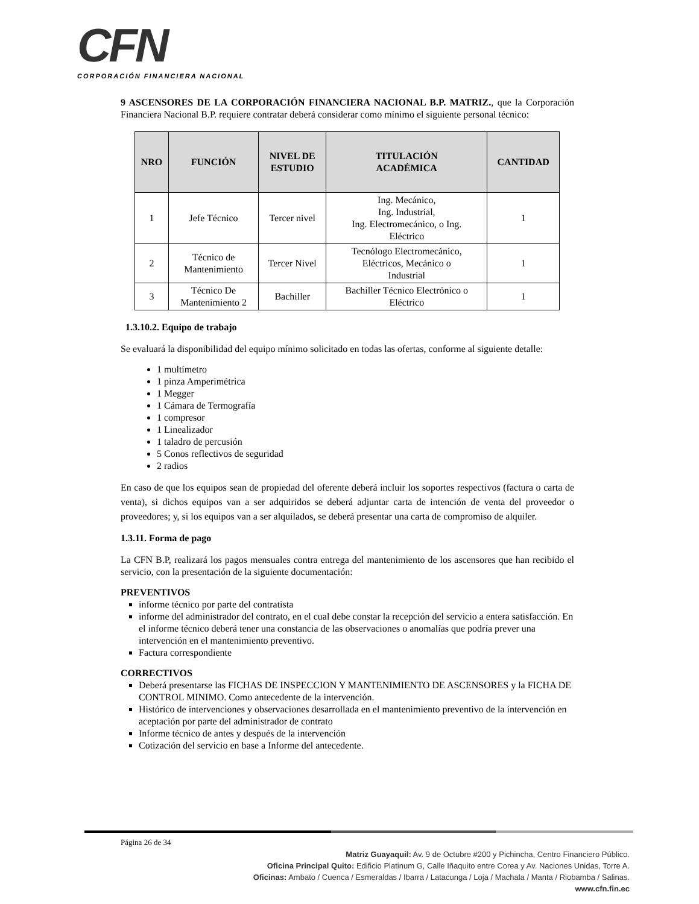CFN
CORPORACIÓN FINANCIERA NACIONAL
9 ASCENSORES DE LA CORPORACIÓN FINANCIERA NACIONAL B.P. MATRIZ., que la Corporación Financiera Nacional B.P. requiere contratar deberá considerar como mínimo el siguiente personal técnico:
| NRO | FUNCIÓN | NIVEL DE ESTUDIO | TITULACIÓN ACADÉMICA | CANTIDAD |
| --- | --- | --- | --- | --- |
| 1 | Jefe Técnico | Tercer nivel | Ing. Mecánico, Ing. Industrial, Ing. Electromecánico, o Ing. Eléctrico | 1 |
| 2 | Técnico de Mantenimiento | Tercer Nivel | Tecnólogo Electromecánico, Eléctricos, Mecánico o Industrial | 1 |
| 3 | Técnico De Mantenimiento 2 | Bachiller | Bachiller Técnico Electrónico o Eléctrico | 1 |
1.3.10.2. Equipo de trabajo
Se evaluará la disponibilidad del equipo mínimo solicitado en todas las ofertas, conforme al siguiente detalle:
1 multímetro
1 pinza Amperimétrica
1 Megger
1 Cámara de Termografía
1 compresor
1 Linealizador
1 taladro de percusión
5 Conos reflectivos de seguridad
2 radios
En caso de que los equipos sean de propiedad del oferente deberá incluir los soportes respectivos (factura o carta de venta), si dichos equipos van a ser adquiridos se deberá adjuntar carta de intención de venta del proveedor o proveedores; y, si los equipos van a ser alquilados, se deberá presentar una carta de compromiso de alquiler.
1.3.11. Forma de pago
La CFN B.P, realizará los pagos mensuales contra entrega del mantenimiento de los ascensores que han recibido el servicio, con la presentación de la siguiente documentación:
PREVENTIVOS
informe técnico por parte del contratista
informe del administrador del contrato, en el cual debe constar la recepción del servicio a entera satisfacción. En el informe técnico deberá tener una constancia de las observaciones o anomalías que podría prever una intervención en el mantenimiento preventivo.
Factura correspondiente
CORRECTIVOS
Deberá presentarse las FICHAS DE INSPECCION Y MANTENIMIENTO DE ASCENSORES y la FICHA DE CONTROL MINIMO. Como antecedente de la intervención.
Histórico de intervenciones y observaciones desarrollada en el mantenimiento preventivo de la intervención en aceptación por parte del administrador de contrato
Informe técnico de antes y después de la intervención
Cotización del servicio en base a Informe del antecedente.
Página 26 de 34
Matriz Guayaquil: Av. 9 de Octubre #200 y Pichincha, Centro Financiero Público.
Oficina Principal Quito: Edificio Platinum G, Calle Iñaquito entre Corea y Av. Naciones Unidas, Torre A.
Oficinas: Ambato / Cuenca / Esmeraldas / Ibarra / Latacunga / Loja / Machala / Manta / Riobamba / Salinas.
www.cfn.fin.ec